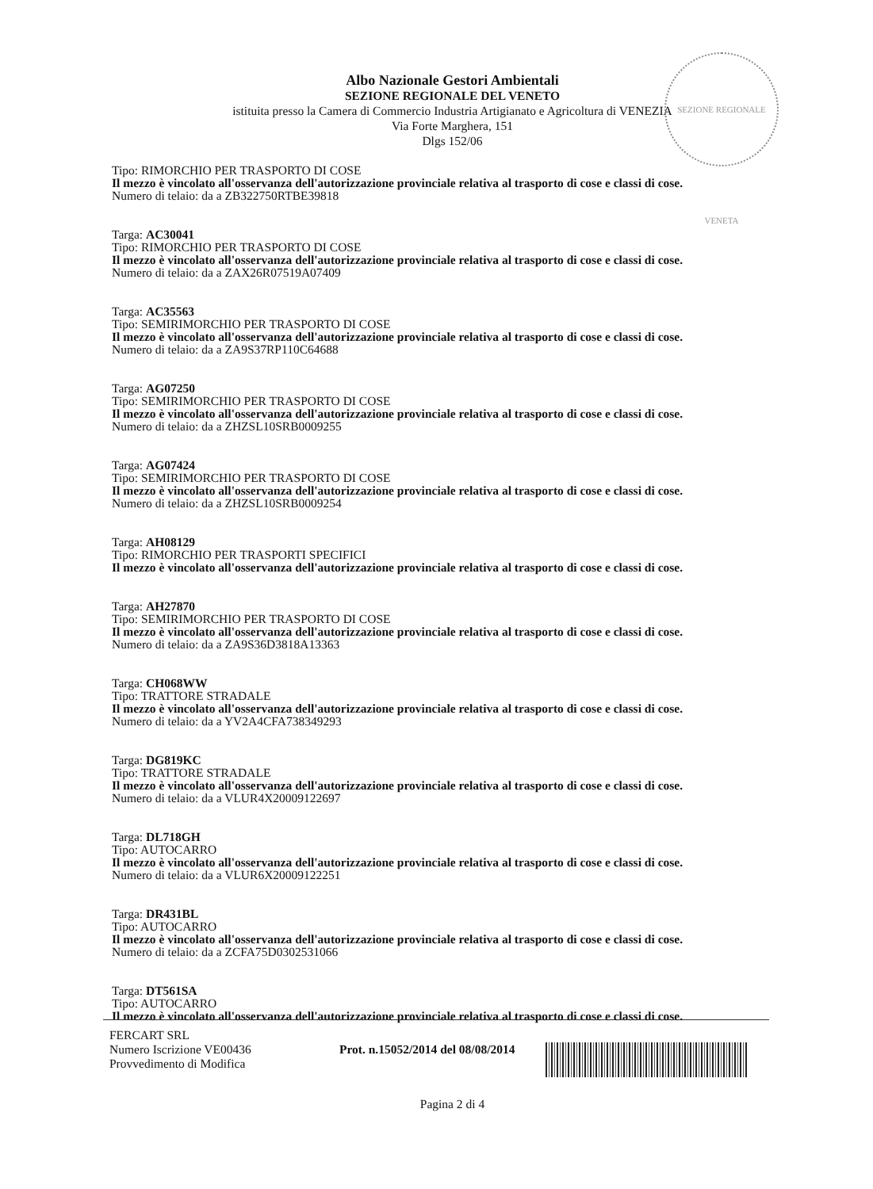SEZIONE REGIONALE VENETA
Albo Nazionale Gestori Ambientali
SEZIONE REGIONALE DEL VENETO
istituita presso la Camera di Commercio Industria Artigianato e Agricoltura di VENEZIA
Via Forte Marghera, 151
Dlgs 152/06
Tipo: RIMORCHIO PER TRASPORTO DI COSE
Il mezzo è vincolato all'osservanza dell'autorizzazione provinciale relativa al trasporto di cose e classi di cose.
Numero di telaio: da a ZB322750RTBE39818
Targa: AC30041
Tipo: RIMORCHIO PER TRASPORTO DI COSE
Il mezzo è vincolato all'osservanza dell'autorizzazione provinciale relativa al trasporto di cose e classi di cose.
Numero di telaio: da a ZAX26R07519A07409
Targa: AC35563
Tipo: SEMIRIMORCHIO PER TRASPORTO DI COSE
Il mezzo è vincolato all'osservanza dell'autorizzazione provinciale relativa al trasporto di cose e classi di cose.
Numero di telaio: da a ZA9S37RP110C64688
Targa: AG07250
Tipo: SEMIRIMORCHIO PER TRASPORTO DI COSE
Il mezzo è vincolato all'osservanza dell'autorizzazione provinciale relativa al trasporto di cose e classi di cose.
Numero di telaio: da a ZHZSL10SRB0009255
Targa: AG07424
Tipo: SEMIRIMORCHIO PER TRASPORTO DI COSE
Il mezzo è vincolato all'osservanza dell'autorizzazione provinciale relativa al trasporto di cose e classi di cose.
Numero di telaio: da a ZHZSL10SRB0009254
Targa: AH08129
Tipo: RIMORCHIO PER TRASPORTI SPECIFICI
Il mezzo è vincolato all'osservanza dell'autorizzazione provinciale relativa al trasporto di cose e classi di cose.
Targa: AH27870
Tipo: SEMIRIMORCHIO PER TRASPORTO DI COSE
Il mezzo è vincolato all'osservanza dell'autorizzazione provinciale relativa al trasporto di cose e classi di cose.
Numero di telaio: da a ZA9S36D3818A13363
Targa: CH068WW
Tipo: TRATTORE STRADALE
Il mezzo è vincolato all'osservanza dell'autorizzazione provinciale relativa al trasporto di cose e classi di cose.
Numero di telaio: da a YV2A4CFA738349293
Targa: DG819KC
Tipo: TRATTORE STRADALE
Il mezzo è vincolato all'osservanza dell'autorizzazione provinciale relativa al trasporto di cose e classi di cose.
Numero di telaio: da a VLUR4X20009122697
Targa: DL718GH
Tipo: AUTOCARRO
Il mezzo è vincolato all'osservanza dell'autorizzazione provinciale relativa al trasporto di cose e classi di cose.
Numero di telaio: da a VLUR6X20009122251
Targa: DR431BL
Tipo: AUTOCARRO
Il mezzo è vincolato all'osservanza dell'autorizzazione provinciale relativa al trasporto di cose e classi di cose.
Numero di telaio: da a ZCFA75D0302531066
Targa: DT561SA
Tipo: AUTOCARRO
Il mezzo è vincolato all'osservanza dell'autorizzazione provinciale relativa al trasporto di cose e classi di cose.
FERCART SRL
Numero Iscrizione VE00436
Provvedimento di Modifica
Prot. n.15052/2014 del 08/08/2014
Pagina 2 di 4